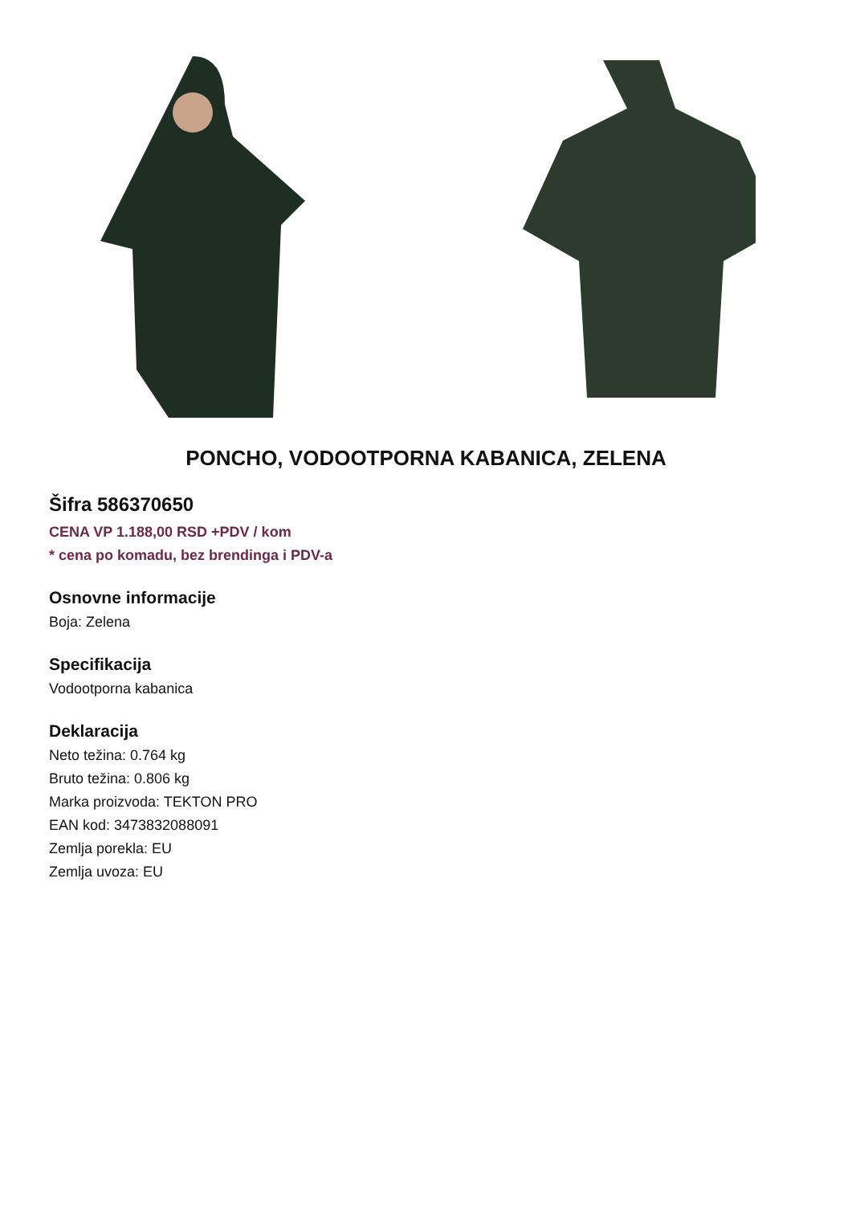PONCHO, VODOOTPORNA KABANICA, ZELENA
Šifra 586370650
CENA VP 1.188,00 RSD +PDV / kom
* cena po komadu, bez brendinga i PDV-a
Osnovne informacije
Boja: Zelena
Specifikacija
Vodootporna kabanica
Deklaracija
Neto težina: 0.764 kg
Bruto težina: 0.806 kg
Marka proizvoda: TEKTON PRO
EAN kod: 3473832088091
Zemlja porekla: EU
Zemlja uvoza: EU